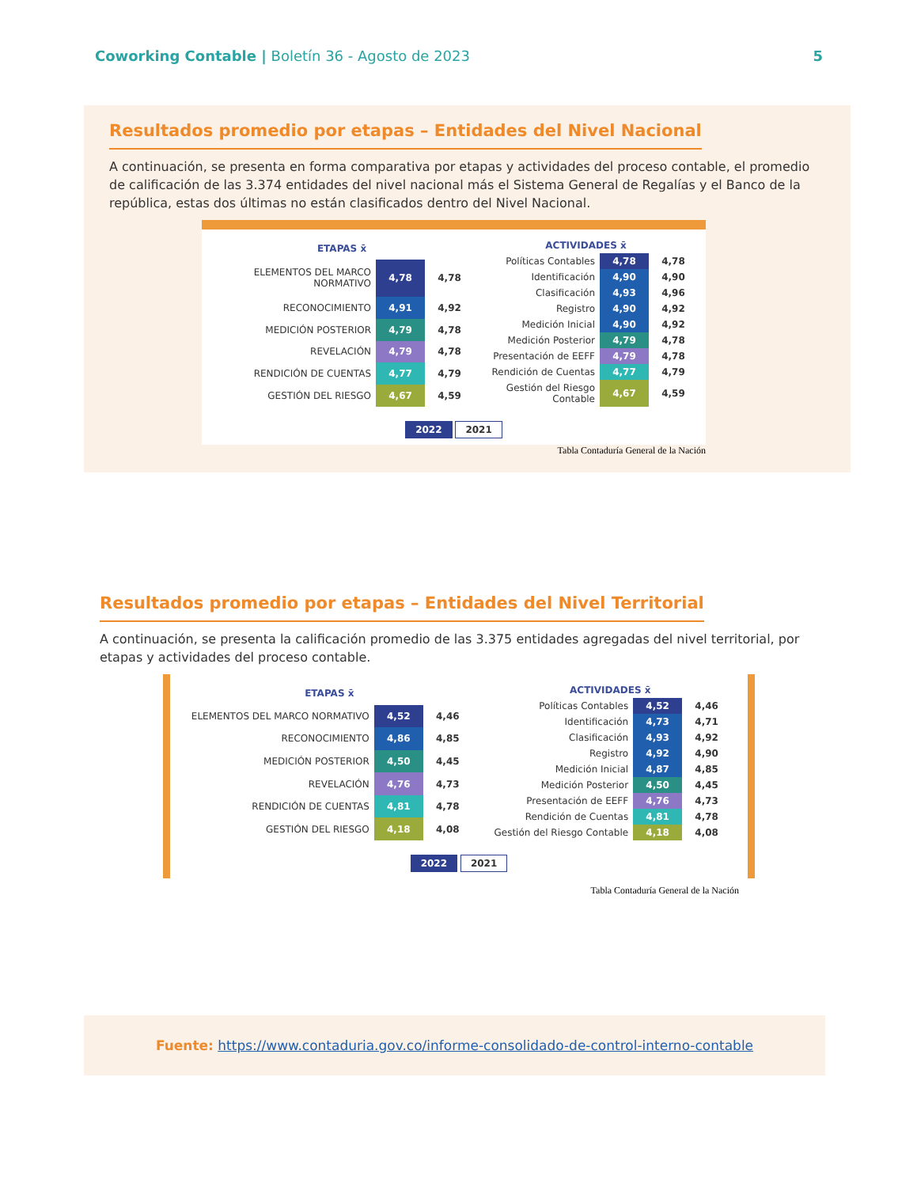5 Coworking Contable | Boletín 36 - Agosto de 2023
Resultados promedio por etapas – Entidades del Nivel Nacional
A continuación, se presenta en forma comparativa por etapas y actividades del proceso contable, el promedio de calificación de las 3.374 entidades del nivel nacional más el Sistema General de Regalías y el Banco de la república, estas dos últimas no están clasificados dentro del Nivel Nacional.
| ETAPAS x̄ | | |
| ELEMENTOS DEL MARCO NORMATIVO | 4,78 | 4,78 |
| RECONOCIMIENTO | 4,91 | 4,92 |
| MEDICIÓN POSTERIOR | 4,79 | 4,78 |
| REVELACIÓN | 4,79 | 4,78 |
| RENDICIÓN DE CUENTAS | 4,77 | 4,79 |
| GESTIÓN DEL RIESGO | 4,67 | 4,59 |
| ACTIVIDADES x̄ | | |
| Políticas Contables | 4,78 | 4,78 |
| Identificación | 4,90 | 4,90 |
| Clasificación | 4,93 | 4,96 |
| Registro | 4,90 | 4,92 |
| Medición Inicial | 4,90 | 4,92 |
| Medición Posterior | 4,79 | 4,78 |
| Presentación de EEFF | 4,79 | 4,78 |
| Rendición de Cuentas | 4,77 | 4,79 |
| Gestión del Riesgo Contable | 4,67 | 4,59 |
2022 2021
Tabla Contaduría General de la Nación
Resultados promedio por etapas – Entidades del Nivel Territorial
A continuación, se presenta la calificación promedio de las 3.375 entidades agregadas del nivel territorial, por etapas y actividades del proceso contable.
| ETAPAS x̄ | | |
| ELEMENTOS DEL MARCO NORMATIVO | 4,52 | 4,46 |
| RECONOCIMIENTO | 4,86 | 4,85 |
| MEDICIÓN POSTERIOR | 4,50 | 4,45 |
| REVELACIÓN | 4,76 | 4,73 |
| RENDICIÓN DE CUENTAS | 4,81 | 4,78 |
| GESTIÓN DEL RIESGO | 4,18 | 4,08 |
| ACTIVIDADES x̄ | | |
| Políticas Contables | 4,52 | 4,46 |
| Identificación | 4,73 | 4,71 |
| Clasificación | 4,93 | 4,92 |
| Registro | 4,92 | 4,90 |
| Medición Inicial | 4,87 | 4,85 |
| Medición Posterior | 4,50 | 4,45 |
| Presentación de EEFF | 4,76 | 4,73 |
| Rendición de Cuentas | 4,81 | 4,78 |
| Gestión del Riesgo Contable | 4,18 | 4,08 |
2022 2021
Tabla Contaduría General de la Nación
Fuente: https://www.contaduria.gov.co/informe-consolidado-de-control-interno-contable